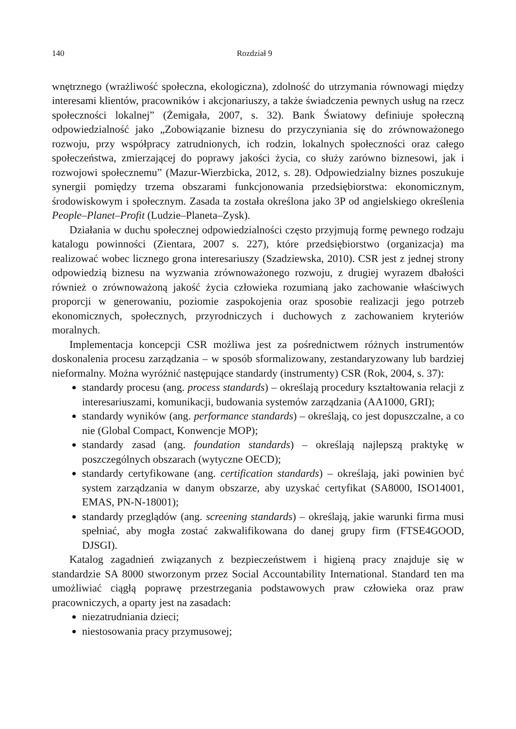140 Rozdział 9
wnętrznego (wrażliwość społeczna, ekologiczna), zdolność do utrzymania równowagi między interesami klientów, pracowników i akcjonariuszy, a także świadczenia pewnych usług na rzecz społeczności lokalnej” (Żemigała, 2007, s. 32). Bank Światowy definiuje społeczną odpowiedzialność jako „Zobowiązanie biznesu do przyczyniania się do zrównoważonego rozwoju, przy współpracy zatrudnionych, ich rodzin, lokalnych społeczności oraz całego społeczeństwa, zmierzającej do poprawy jakości życia, co służy zarówno biznesowi, jak i rozwojowi społecznemu” (Mazur-Wierzbicka, 2012, s. 28). Odpowiedzialny biznes poszukuje synergii pomiędzy trzema obszarami funkcjonowania przedsiębiorstwa: ekonomicznym, środowiskowym i społecznym. Zasada ta została określona jako 3P od angielskiego określenia People–Planet–Profit (Ludzie–Planeta–Zysk).
Działania w duchu społecznej odpowiedzialności często przyjmują formę pewnego rodzaju katalogu powinności (Zientara, 2007 s. 227), które przedsiębiorstwo (organizacja) ma realizować wobec licznego grona interesariuszy (Szadziewska, 2010). CSR jest z jednej strony odpowiedzią biznesu na wyzwania zrównoważonego rozwoju, z drugiej wyrazem dbałości również o zrównoważoną jakość życia człowieka rozumianą jako zachowanie właściwych proporcji w generowaniu, poziomie zaspokojenia oraz sposobie realizacji jego potrzeb ekonomicznych, społecznych, przyrodniczych i duchowych z zachowaniem kryteriów moralnych.
Implementacja koncepcji CSR możliwa jest za pośrednictwem różnych instrumentów doskonalenia procesu zarządzania – w sposób sformalizowany, zestandaryzowany lub bardziej nieformalny. Można wyróżnić następujące standardy (instrumenty) CSR (Rok, 2004, s. 37):
standardy procesu (ang. process standards) – określają procedury kształtowania relacji z interesariuszami, komunikacji, budowania systemów zarządzania (AA1000, GRI);
standardy wyników (ang. performance standards) – określają, co jest dopuszczalne, a co nie (Global Compact, Konwencje MOP);
standardy zasad (ang. foundation standards) – określają najlepszą praktykę w poszczególnych obszarach (wytyczne OECD);
standardy certyfikowane (ang. certification standards) – określają, jaki powinien być system zarządzania w danym obszarze, aby uzyskać certyfikat (SA8000, ISO14001, EMAS, PN-N-18001);
standardy przeglądów (ang. screening standards) – określają, jakie warunki firma musi spełniać, aby mogła zostać zakwalifikowana do danej grupy firm (FTSE4GOOD, DJSGI).
Katalog zagadnień związanych z bezpieczeństwem i higieną pracy znajduje się w standardzie SA 8000 stworzonym przez Social Accountability International. Standard ten ma umożliwiać ciągłą poprawę przestrzegania podstawowych praw człowieka oraz praw pracowniczych, a oparty jest na zasadach:
niezatrudniania dzieci;
niestosowania pracy przymusowej;